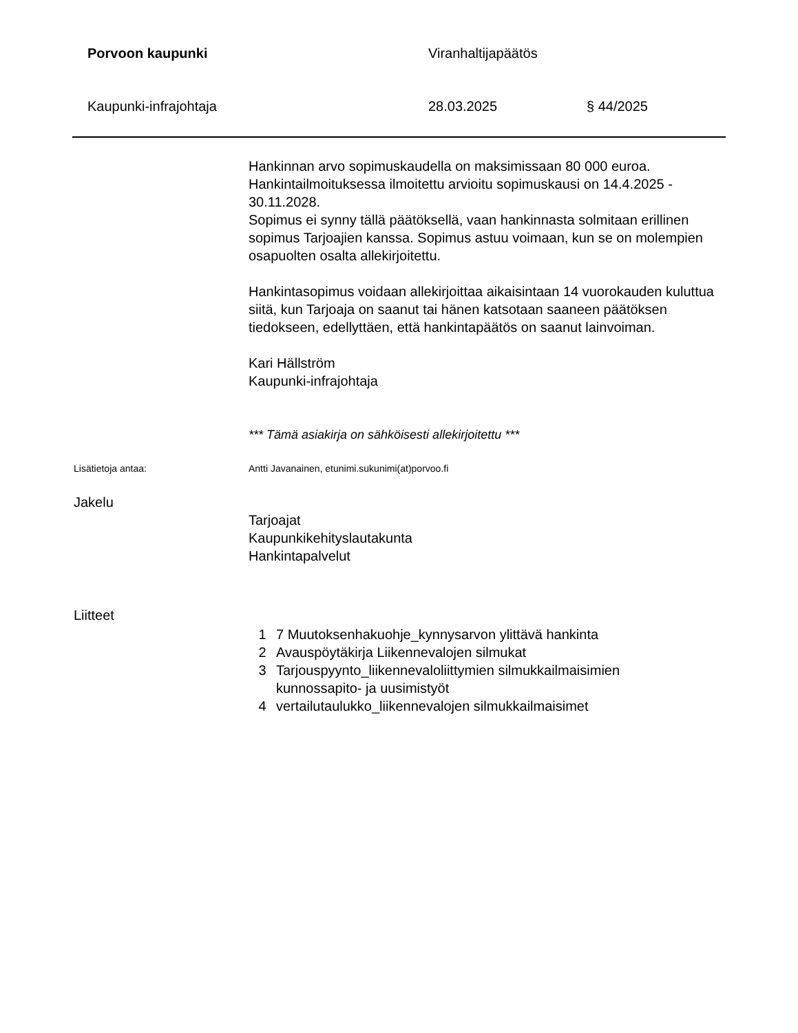Porvoon kaupunki Viranhaltijapäätös
Kaupunki-infrajohtaja 28.03.2025 § 44/2025
Hankinnan arvo sopimuskaudella on maksimissaan 80 000 euroa. Hankintailmoituksessa ilmoitettu arvioitu sopimuskausi on 14.4.2025 - 30.11.2028.
Sopimus ei synny tällä päätöksellä, vaan hankinnasta solmitaan erillinen sopimus Tarjoajien kanssa. Sopimus astuu voimaan, kun se on molempien osapuolten osalta allekirjoitettu.
Hankintasopimus voidaan allekirjoittaa aikaisintaan 14 vuorokauden kuluttua siitä, kun Tarjoaja on saanut tai hänen katsotaan saaneen päätöksen tiedokseen, edellyttäen, että hankintapäätös on saanut lainvoiman.
Kari Hällström
Kaupunki-infrajohtaja
*** Tämä asiakirja on sähköisesti allekirjoitettu ***
Lisätietoja antaa: Antti Javanainen, etunimi.sukunimi(at)porvoo.fi
Jakelu
Tarjoajat
Kaupunkikehityslautakunta
Hankintapalvelut
Liitteet
1 7 Muutoksenhakuohje_kynnysarvon ylittävä hankinta
2 Avauspöytäkirja Liikennevalojen silmukat
3 Tarjouspyynto_liikennevaloliittymien silmukkailmaisimien
kunnossapito- ja uusimistyöt
4 vertailutaulukko_liikennevalojen silmukkailmaisimet